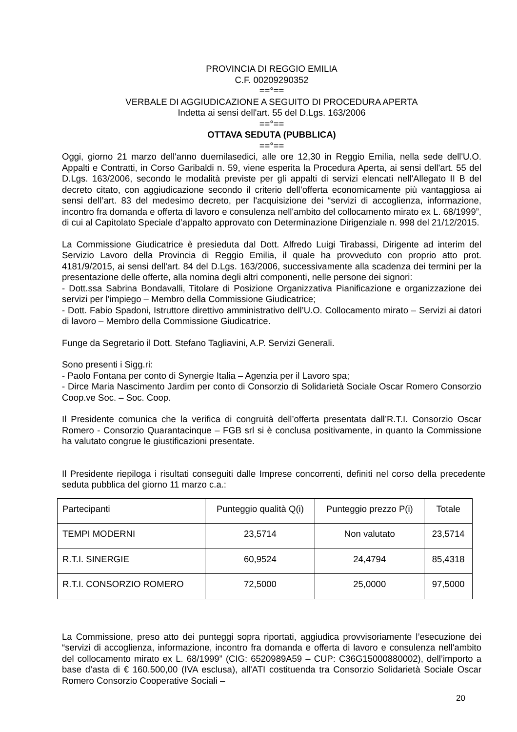PROVINCIA DI REGGIO EMILIA
C.F. 00209290352
==°==
VERBALE DI AGGIUDICAZIONE A SEGUITO DI PROCEDURA APERTA
Indetta ai sensi dell'art. 55 del D.Lgs. 163/2006
==°==
OTTAVA SEDUTA (PUBBLICA)
==°==
Oggi, giorno 21 marzo dell'anno duemilasedici, alle ore 12,30 in Reggio Emilia, nella sede dell'U.O. Appalti e Contratti, in Corso Garibaldi n. 59, viene esperita la Procedura Aperta, ai sensi dell'art. 55 del D.Lgs. 163/2006, secondo le modalità previste per gli appalti di servizi elencati nell'Allegato II B del decreto citato, con aggiudicazione secondo il criterio dell’offerta economicamente più vantaggiosa ai sensi dell’art. 83 del medesimo decreto, per l'acquisizione dei “servizi di accoglienza, informazione, incontro fra domanda e offerta di lavoro e consulenza nell'ambito del collocamento mirato ex L. 68/1999”, di cui al Capitolato Speciale d’appalto approvato con Determinazione Dirigenziale n. 998 del 21/12/2015.
La Commissione Giudicatrice è presieduta dal Dott. Alfredo Luigi Tirabassi, Dirigente ad interim del Servizio Lavoro della Provincia di Reggio Emilia, il quale ha provveduto con proprio atto prot. 4181/9/2015, ai sensi dell'art. 84 del D.Lgs. 163/2006, successivamente alla scadenza dei termini per la presentazione delle offerte, alla nomina degli altri componenti, nelle persone dei signori:
- Dott.ssa Sabrina Bondavalli, Titolare di Posizione Organizzativa Pianificazione e organizzazione dei servizi per l’impiego – Membro della Commissione Giudicatrice;
- Dott. Fabio Spadoni, Istruttore direttivo amministrativo dell’U.O. Collocamento mirato – Servizi ai datori di lavoro – Membro della Commissione Giudicatrice.
Funge da Segretario il Dott. Stefano Tagliavini, A.P. Servizi Generali.
Sono presenti i Sigg.ri:
- Paolo Fontana per conto di Synergie Italia – Agenzia per il Lavoro spa;
- Dirce Maria Nascimento Jardim per conto di Consorzio di Solidarietà Sociale Oscar Romero Consorzio Coop.ve Soc. – Soc. Coop.
Il Presidente comunica che la verifica di congruità dell’offerta presentata dall’R.T.I. Consorzio Oscar Romero - Consorzio Quarantacinque – FGB srl si è conclusa positivamente, in quanto la Commissione ha valutato congrue le giustificazioni presentate.
Il Presidente riepiloga i risultati conseguiti dalle Imprese concorrenti, definiti nel corso della precedente seduta pubblica del giorno 11 marzo c.a.:
| Partecipanti | Punteggio qualità Q(i) | Punteggio prezzo P(i) | Totale |
| TEMPI MODERNI | 23,5714 | Non valutato | 23,5714 |
| R.T.I. SINERGIE | 60,9524 | 24,4794 | 85,4318 |
| R.T.I. CONSORZIO ROMERO | 72,5000 | 25,0000 | 97,5000 |
La Commissione, preso atto dei punteggi sopra riportati, aggiudica provvisoriamente l’esecuzione dei “servizi di accoglienza, informazione, incontro fra domanda e offerta di lavoro e consulenza nell'ambito del collocamento mirato ex L. 68/1999” (CIG: 6520989A59 – CUP: C36G15000880002), dell’importo a base d’asta di € 160.500,00 (IVA esclusa), all'ATI costituenda tra Consorzio Solidarietà Sociale Oscar Romero Consorzio Cooperative Sociali –
20